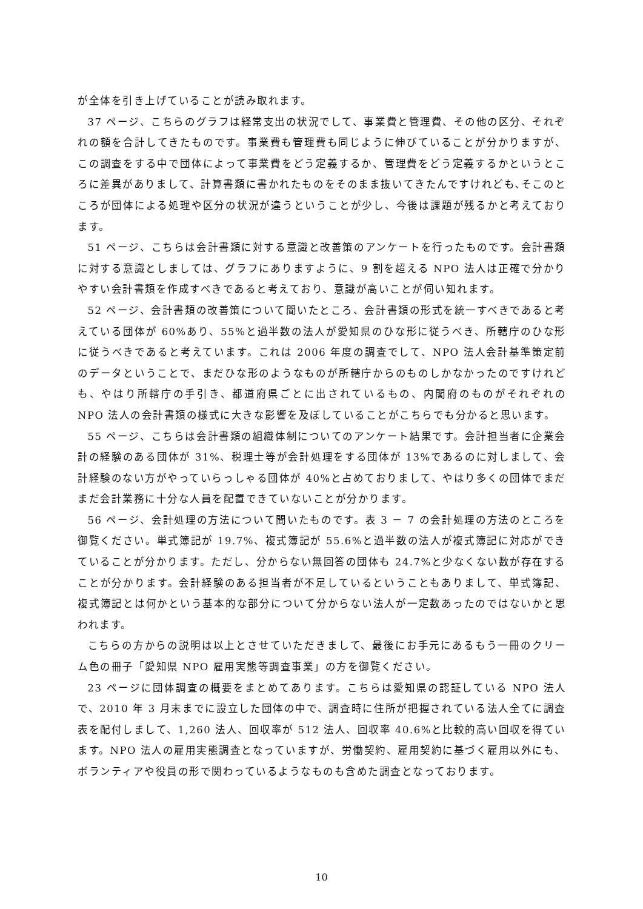が全体を引き上げていることが読み取れます。
37 ページ、こちらのグラフは経常支出の状況でして、事業費と管理費、その他の区分、それぞれの額を合計してきたものです。事業費も管理費も同じように伸びていることが分かりますが、この調査をする中で団体によって事業費をどう定義するか、管理費をどう定義するかというところに差異がありまして、計算書類に書かれたものをそのまま抜いてきたんですけれども､そこのところが団体による処理や区分の状況が違うということが少し、今後は課題が残るかと考えております。
51 ページ、こちらは会計書類に対する意識と改善策のアンケートを行ったものです。会計書類に対する意識としましては、グラフにありますように、9 割を超える NPO 法人は正確で分かりやすい会計書類を作成すべきであると考えており、意識が高いことが伺い知れます。
52 ページ、会計書類の改善策について聞いたところ、会計書類の形式を統一すべきであると考えている団体が 60%あり、55%と過半数の法人が愛知県のひな形に従うべき、所轄庁のひな形に従うべきであると考えています。これは 2006 年度の調査でして、NPO 法人会計基準策定前のデータということで、まだひな形のようなものが所轄庁からのものしかなかったのですけれども、やはり所轄庁の手引き、都道府県ごとに出されているもの、内閣府のものがそれぞれの NPO 法人の会計書類の様式に大きな影響を及ぼしていることがこちらでも分かると思います。
55 ページ、こちらは会計書類の組織体制についてのアンケート結果です。会計担当者に企業会計の経験のある団体が 31%、税理士等が会計処理をする団体が 13%であるのに対しまして、会計経験のない方がやっていらっしゃる団体が 40%と占めておりまして、やはり多くの団体でまだまだ会計業務に十分な人員を配置できていないことが分かります。
56 ページ、会計処理の方法について聞いたものです。表 3 － 7 の会計処理の方法のところを御覧ください。単式簿記が 19.7%、複式簿記が 55.6%と過半数の法人が複式簿記に対応ができていることが分かります。ただし、分からない無回答の団体も 24.7%と少なくない数が存在することが分かります。会計経験のある担当者が不足しているということもありまして、単式簿記、複式簿記とは何かという基本的な部分について分からない法人が一定数あったのではないかと思われます。
こちらの方からの説明は以上とさせていただきまして、最後にお手元にあるもう一冊のクリーム色の冊子「愛知県 NPO 雇用実態等調査事業」の方を御覧ください。
23 ページに団体調査の概要をまとめてあります。こちらは愛知県の認証している NPO 法人で、2010 年 3 月末までに設立した団体の中で、調査時に住所が把握されている法人全てに調査表を配付しまして、1,260 法人、回収率が 512 法人、回収率 40.6%と比較的高い回収を得ています。NPO 法人の雇用実態調査となっていますが、労働契約、雇用契約に基づく雇用以外にも、ボランティアや役員の形で関わっているようなものも含めた調査となっております。
10